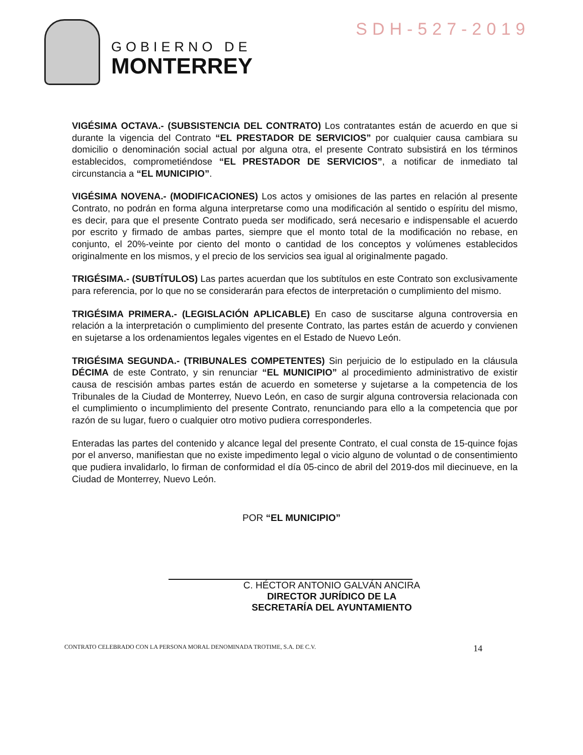GOBIERNO DE
MONTERREY
SDH-527-2019
VIGÉSIMA OCTAVA.- (SUBSISTENCIA DEL CONTRATO) Los contratantes están de acuerdo en que si durante la vigencia del Contrato “EL PRESTADOR DE SERVICIOS” por cualquier causa cambiara su domicilio o denominación social actual por alguna otra, el presente Contrato subsistirá en los términos establecidos, comprometiéndose “EL PRESTADOR DE SERVICIOS”, a notificar de inmediato tal circunstancia a “EL MUNICIPIO”.
VIGÉSIMA NOVENA.- (MODIFICACIONES) Los actos y omisiones de las partes en relación al presente Contrato, no podrán en forma alguna interpretarse como una modificación al sentido o espíritu del mismo, es decir, para que el presente Contrato pueda ser modificado, será necesario e indispensable el acuerdo por escrito y firmado de ambas partes, siempre que el monto total de la modificación no rebase, en conjunto, el 20%-veinte por ciento del monto o cantidad de los conceptos y volúmenes establecidos originalmente en los mismos, y el precio de los servicios sea igual al originalmente pagado.
TRIGÉSIMA.- (SUBTÍTULOS) Las partes acuerdan que los subtítulos en este Contrato son exclusivamente para referencia, por lo que no se considerarán para efectos de interpretación o cumplimiento del mismo.
TRIGÉSIMA PRIMERA.- (LEGISLACIÓN APLICABLE) En caso de suscitarse alguna controversia en relación a la interpretación o cumplimiento del presente Contrato, las partes están de acuerdo y convienen en sujetarse a los ordenamientos legales vigentes en el Estado de Nuevo León.
TRIGÉSIMA SEGUNDA.- (TRIBUNALES COMPETENTES) Sin perjuicio de lo estipulado en la cláusula DÉCIMA de este Contrato, y sin renunciar “EL MUNICIPIO” al procedimiento administrativo de existir causa de rescisión ambas partes están de acuerdo en someterse y sujetarse a la competencia de los Tribunales de la Ciudad de Monterrey, Nuevo León, en caso de surgir alguna controversia relacionada con el cumplimiento o incumplimiento del presente Contrato, renunciando para ello a la competencia que por razón de su lugar, fuero o cualquier otro motivo pudiera corresponderles.
Enteradas las partes del contenido y alcance legal del presente Contrato, el cual consta de 15-quince fojas por el anverso, manifiestan que no existe impedimento legal o vicio alguno de voluntad o de consentimiento que pudiera invalidarlo, lo firman de conformidad el día 05-cinco de abril del 2019-dos mil diecinueve, en la Ciudad de Monterrey, Nuevo León.
POR “EL MUNICIPIO”
C. HÉCTOR ANTONIO GALVÁN ANCIRA
DIRECTOR JURÍDICO DE LA
SECRETARÍA DEL AYUNTAMIENTO
CONTRATO CELEBRADO CON LA PERSONA MORAL DENOMINADA TROTIME, S.A. DE C.V. 14